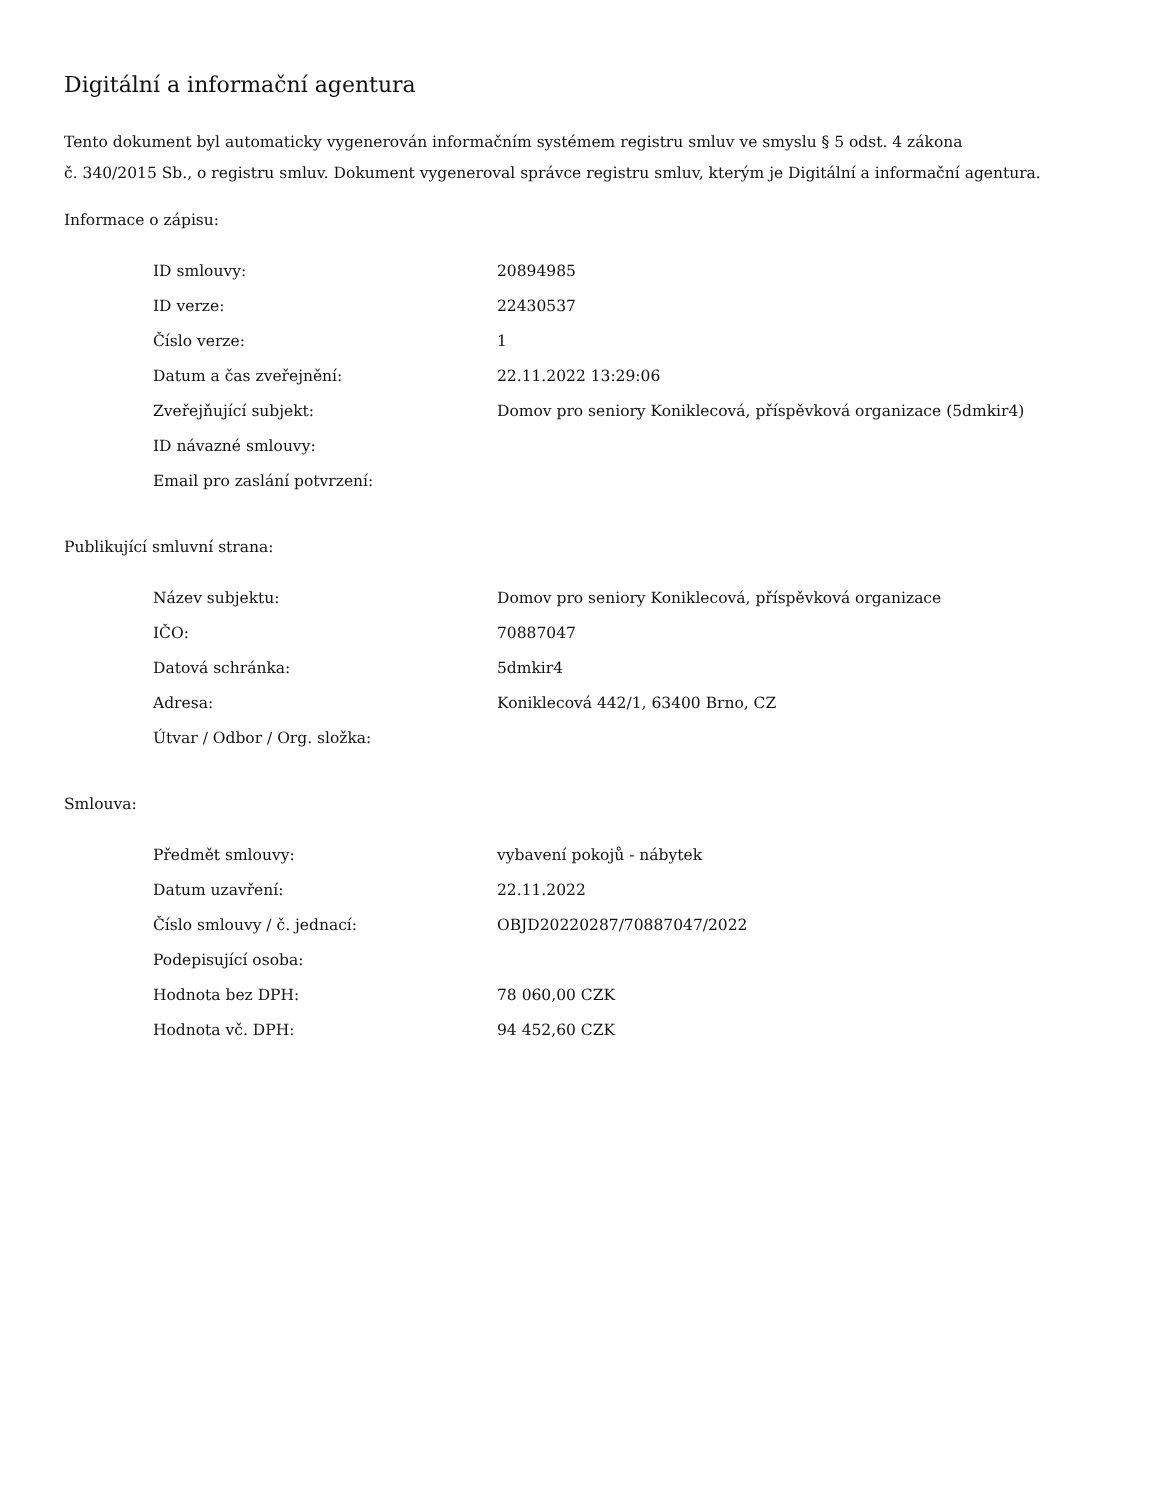Digitální a informační agentura
Tento dokument byl automaticky vygenerován informačním systémem registru smluv ve smyslu § 5 odst. 4 zákona
č. 340/2015 Sb., o registru smluv. Dokument vygeneroval správce registru smluv, kterým je Digitální a informační agentura.
Informace o zápisu:
| ID smlouvy: | 20894985 |
| ID verze: | 22430537 |
| Číslo verze: | 1 |
| Datum a čas zveřejnění: | 22.11.2022 13:29:06 |
| Zveřejňující subjekt: | Domov pro seniory Koniklecová, příspěvková organizace (5dmkir4) |
| ID návazné smlouvy: | |
| Email pro zaslání potvrzení: | |
Publikující smluvní strana:
| Název subjektu: | Domov pro seniory Koniklecová, příspěvková organizace |
| IČO: | 70887047 |
| Datová schránka: | 5dmkir4 |
| Adresa: | Koniklecová 442/1, 63400 Brno, CZ |
| Útvar / Odbor / Org. složka: | |
Smlouva:
| Předmět smlouvy: | vybavení pokojů - nábytek |
| Datum uzavření: | 22.11.2022 |
| Číslo smlouvy / č. jednací: | OBJD20220287/70887047/2022 |
| Podepisující osoba: | |
| Hodnota bez DPH: | 78 060,00 CZK |
| Hodnota vč. DPH: | 94 452,60 CZK |